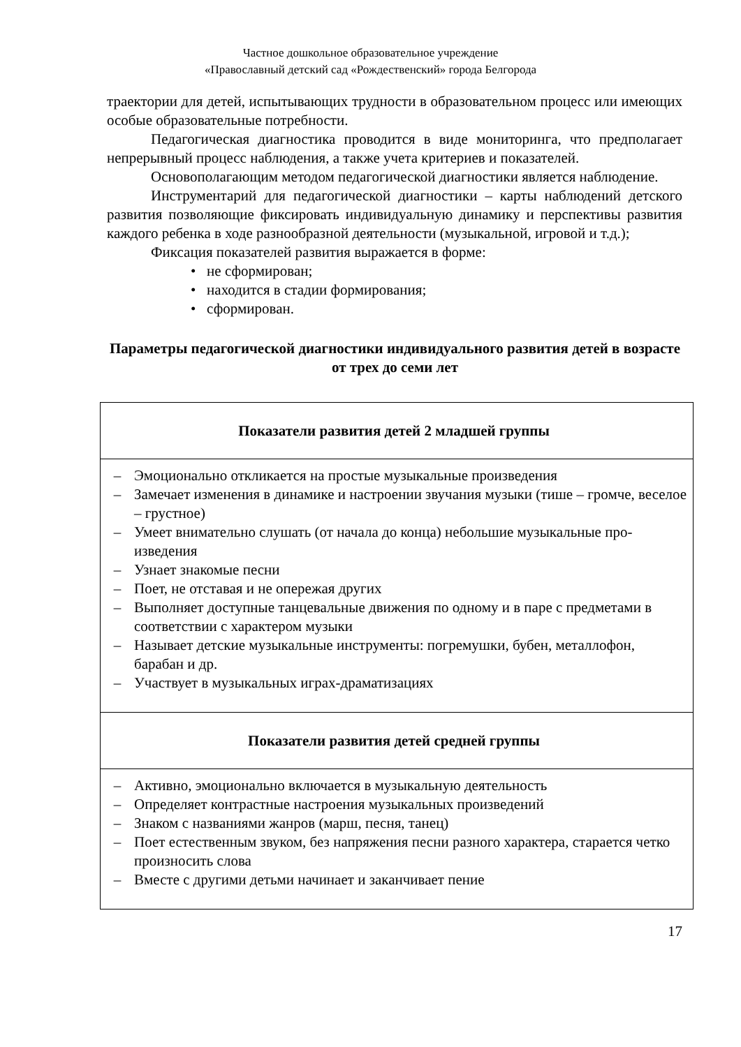Частное дошкольное образовательное учреждение
«Православный детский сад «Рождественский» города Белгорода
траектории для детей, испытывающих трудности в образовательном процесс или имеющих особые образовательные потребности.
Педагогическая диагностика проводится в виде мониторинга, что предполагает непрерывный процесс наблюдения, а также учета критериев и показателей.
Основополагающим методом педагогической диагностики является наблюдение.
Инструментарий для педагогической диагностики – карты наблюдений детского развития позволяющие фиксировать индивидуальную динамику и перспективы развития каждого ребенка в ходе разнообразной деятельности (музыкальной, игровой и т.д.);
Фиксация показателей развития выражается в форме:
• не сформирован;
• находится в стадии формирования;
• сформирован.
Параметры педагогической диагностики индивидуального развития детей в возрасте от трех до семи лет
| Показатели развития детей 2 младшей группы |
| – Эмоционально откликается на простые музыкальные произведения – Замечает изменения в динамике и настроении звучания музыки (тише – громче, веселое – грустное) – Умеет внимательно слушать (от начала до конца) небольшие музыкальные про-изведения – Узнает знакомые песни – Поет, не отставая и не опережая других – Выполняет доступные танцевальные движения по одному и в паре с предметами в соответствии с характером музыки – Называет детские музыкальные инструменты: погремушки, бубен, металлофон, барабан и др. – Участвует в музыкальных играх-драматизациях |
| Показатели развития детей средней группы |
| – Активно, эмоционально включается в музыкальную деятельность – Определяет контрастные настроения музыкальных произведений – Знаком с названиями жанров (марш, песня, танец) – Поет естественным звуком, без напряжения песни разного характера, старается четко произносить слова – Вместе с другими детьми начинает и заканчивает пение |
17